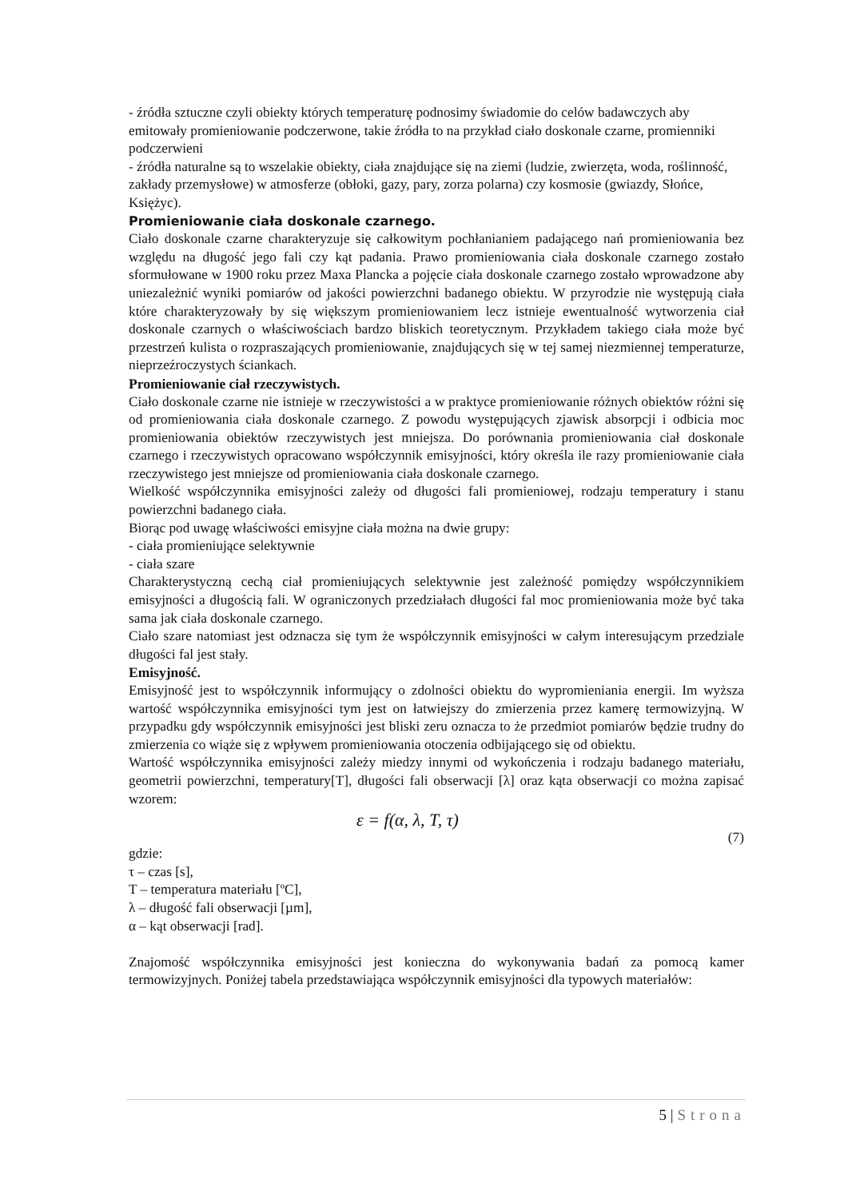- źródła sztuczne czyli obiekty których temperaturę podnosimy świadomie do celów badawczych aby emitowały promieniowanie podczerwone, takie źródła to na przykład ciało doskonale czarne, promienniki podczerwieni
- źródła naturalne są to wszelakie obiekty, ciała znajdujące się na ziemi (ludzie, zwierzęta, woda, roślinność, zakłady przemysłowe) w atmosferze (obłoki, gazy, pary, zorza polarna) czy kosmosie (gwiazdy, Słońce, Księżyc).
Promieniowanie ciała doskonale czarnego.
Ciało doskonale czarne charakteryzuje się całkowitym pochłanianiem padającego nań promieniowania bez względu na długość jego fali czy kąt padania. Prawo promieniowania ciała doskonale czarnego zostało sformułowane w 1900 roku przez Maxa Plancka a pojęcie ciała doskonale czarnego zostało wprowadzone aby uniezależnić wyniki pomiarów od jakości powierzchni badanego obiektu. W przyrodzie nie występują ciała które charakteryzowały by się większym promieniowaniem lecz istnieje ewentualność wytworzenia ciał doskonale czarnych o właściwościach bardzo bliskich teoretycznym. Przykładem takiego ciała może być przestrzeń kulista o rozpraszających promieniowanie, znajdujących się w tej samej niezmiennej temperaturze, nieprzeźroczystych ściankach.
Promieniowanie ciał rzeczywistych.
Ciało doskonale czarne nie istnieje w rzeczywistości a w praktyce promieniowanie różnych obiektów różni się od promieniowania ciała doskonale czarnego. Z powodu występujących zjawisk absorpcji i odbicia moc promieniowania obiektów rzeczywistych jest mniejsza. Do porównania promieniowania ciał doskonale czarnego i rzeczywistych opracowano współczynnik emisyjności, który określa ile razy promieniowanie ciała rzeczywistego jest mniejsze od promieniowania ciała doskonale czarnego.
Wielkość współczynnika emisyjności zależy od długości fali promieniowej, rodzaju temperatury i stanu powierzchni badanego ciała.
Biorąc pod uwagę właściwości emisyjne ciała można na dwie grupy:
- ciała promieniujące selektywnie
- ciała szare
Charakterystyczną cechą ciał promieniujących selektywnie jest zależność pomiędzy współczynnikiem emisyjności a długością fali. W ograniczonych przedziałach długości fal moc promieniowania może być taka sama jak ciała doskonale czarnego.
Ciało szare natomiast jest odznacza się tym że współczynnik emisyjności w całym interesującym przedziale długości fal jest stały.
Emisyjność.
Emisyjność jest to współczynnik informujący o zdolności obiektu do wypromieniania energii. Im wyższa wartość współczynnika emisyjności tym jest on łatwiejszy do zmierzenia przez kamerę termowizyjną. W przypadku gdy współczynnik emisyjności jest bliski zeru oznacza to że przedmiot pomiarów będzie trudny do zmierzenia co wiąże się z wpływem promieniowania otoczenia odbijającego się od obiektu.
Wartość współczynnika emisyjności zależy miedzy innymi od wykończenia i rodzaju badanego materiału, geometrii powierzchni, temperatury[T], długości fali obserwacji [λ] oraz kąta obserwacji co można zapisać wzorem:
ε = f(α, λ, T, τ)
(7)
gdzie:
τ – czas [s],
T – temperatura materiału [ºC],
λ – długość fali obserwacji [µm],
α – kąt obserwacji [rad].
Znajomość współczynnika emisyjności jest konieczna do wykonywania badań za pomocą kamer termowizyjnych. Poniżej tabela przedstawiająca współczynnik emisyjności dla typowych materiałów:
5 | Strona